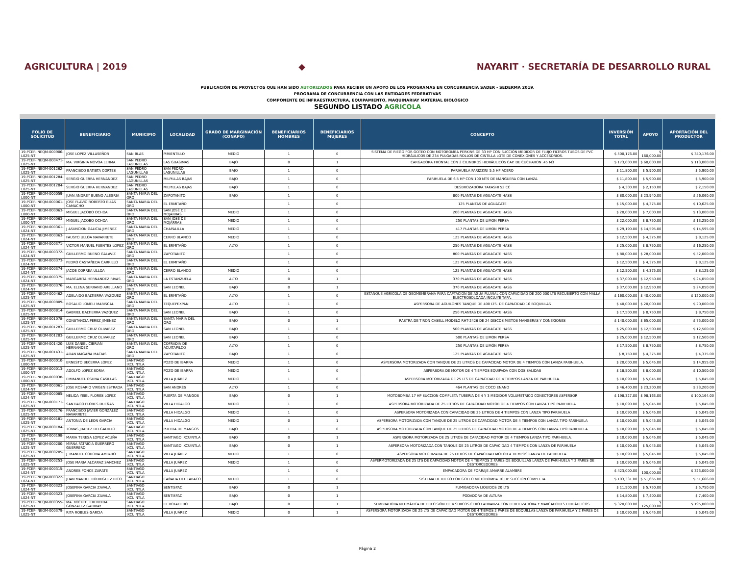AGRICULTURA | 2019 ◆
NAYARIT · SECRETARÍA DE DESARROLLO RURAL
PUBLICACIÓN DE PROYECTOS QUE HAN SIDO AUTORIZADOS PARA RECIBIR UN APOYO DE LOS PROGRAMAS EN CONCURRENCIA SADER - SEDERMA 2019.
PROGRAMA DE CONCURRENCIA CON LAS ENTIDADES FEDERATIVAS
COMPONENTE DE INFRAESTRUCTURA, EQUIPAMIENTO, MAQUINARIAY MATERIAL BIOLÓGICO
SEGUNDO LISTADO AGRICOLA
| FOLIO DE SOLICITUD | BENEFICIARIO | MUNICIPIO | LOCALIDAD | GRADO DE MARGINACIÓN (CONAPO) | BENEFICIARIOS HOMBRES | BENEFICIARIOS MUJERES | CONCEPTO | INVERSIÓN TOTAL | APOYO | APORTACIÓN DEL PRODUCTOR |
| --- | --- | --- | --- | --- | --- | --- | --- | --- | --- | --- |
| 19-PCEF-INEQM-000906-L025-NT | JOSE LOPEZ VILLASEÑOR | SAN BLAS | PIMIENTILLO | MEDIO | 1 | 0 | SISTEMA DE RIEGO POR GOTEO CON MOTOBOMBA PERKINS DE 33 HP CON SUCCIÓN MEDIDOR DE FLUJO FILTROS TUBOS DE PVC HIDRÁULICOS DE 234 PULGADAS ROLLOS DE CINTILLA LOTE DE CONEXIONES Y ACCESORIOS. | $ 500,176.00 | $ 160,000.00 | $ 340,176.00 |
| 19-PCEF-INEQM-000471-L025-NT | MA. VIRGINIA NOVOA LERMA | SAN PEDRO LAGUNILLAS | LAS GUASIMAS | BAJO | 0 | 1 | CARGADORA FRONTAL CON 2 CILINDROS HIDRÁULICOS CAP. DE CUCHARON .45 M3 | $ 173,000.00 | $ 60,000.00 | $ 113,000.00 |
| 19-PCEF-INEQM-001262-L025-NT | FRANCISCO BATISTA CORTES | SAN PEDRO LAGUNILLAS | SAN PEDRO LAGUNILLAS | BAJO | 1 | 0 | PARIHUELA PARIZZINI 5.5 HP ACERO | $ 11,800.00 | $ 5,900.00 | $ 5,900.00 |
| 19-PCEF-INEQM-001284-L025-NT | SERGIO GUERRA HERNANDEZ | SAN PEDRO LAGUNILLAS | MILPILLAS BAJAS | BAJO | 1 | 0 | PARIHUELA DE 6.5 HP CON 100 MTS DE MANGUERA CON LANZA | $ 11,800.00 | $ 5,900.00 | $ 5,900.00 |
| 19-PCEF-INEQM-001284-L025-NT | SERGIO GUERRA HERNANDEZ | SAN PEDRO LAGUNILLAS | MILPILLAS BAJAS | BAJO | 1 | 0 | DESBROZADORA TAKASHI 52 CC | $ 4,300.00 | $ 2,150.00 | $ 2,150.00 |
| 19-PCEF-INEQM-000059-L000-NT | JUAN ANDREY BUENO ALEGRIA | SANTA MARIA DEL ORO | ZAPOTANITO | BAJO | 1 | 0 | 800 PLANTAS DE AGUACATE HASS | $ 80,000.00 | $ 23,940.00 | $ 56,060.00 |
| 19-PCEF-INEQM-000061-L000-NT | JOSE FLAVIO ROBERTO ELIAS CAMACHO | SANTA MARIA DEL ORO | EL ERMITAÑO | | 1 | 0 | 125 PLANTAS DE AGUACATE | $ 15,000.00 | $ 4,375.00 | $ 10,625.00 |
| 19-PCEF-INEQM-000063-L000-NT | MIGUEL JACOBO OCHOA | SANTA MARIA DEL ORO | SAN JOSÉ DE MOJARRAS | MEDIO | 1 | 0 | 200 PLANTAS DE AGUACATE HASS | $ 20,000.00 | $ 7,000.00 | $ 13,000.00 |
| 19-PCEF-INEQM-000063-L000-NT | MIGUEL JACOBO OCHOA | SANTA MARIA DEL ORO | SAN JOSÉ DE MOJARRAS | MEDIO | 1 | 0 | 250 PLANTAS DE LIMON PERSA | $ 22,000.00 | $ 8,750.00 | $ 13,250.00 |
| 19-PCEF-INEQM-000361-L024-NT | J ASUNCION GALICIA JIMENEZ | SANTA MARIA DEL ORO | CHAPALILLA | MEDIO | 1 | 0 | 417 PLANTAS DE LIMON PERSA | $ 29,190.00 | $ 14,595.00 | $ 14,595.00 |
| 19-PCEF-INEQM-000363-L024-NT | FAUSTO ULLOA NAVARRETE | SANTA MARIA DEL ORO | CERRO BLANCO | MEDIO | 1 | 0 | 125 PLANTAS DE AGUACATE HASS | $ 12,500.00 | $ 4,375.00 | $ 8,125.00 |
| 19-PCEF-INEQM-000371-L024-NT | VICTOR MANUEL FUENTES LOPEZ | SANTA MARIA DEL ORO | EL ERMITAÑO | ALTO | 1 | 0 | 250 PLANTAS DE AGUACATE HASS | $ 25,000.00 | $ 8,750.00 | $ 16,250.00 |
| 19-PCEF-INEQM-000372-L024-NT | GUILLERMO BUENO GALAVIZ | SANTA MARIA DEL ORO | ZAPOTANITO | | 1 | 0 | 800 PLANTAS DE AGUACATE HASS | $ 80,000.00 | $ 28,000.00 | $ 52,000.00 |
| 19-PCEF-INEQM-000373-L024-NT | PEDRO CASTAÑEDA CARRILLO | SANTA MARIA DEL ORO | EL ERMITAÑO | | 1 | 0 | 125 PLANTAS DE AGUACATE HASS | $ 12,500.00 | $ 4,375.00 | $ 8,125.00 |
| 19-PCEF-INEQM-000374-L024-NT | JACOB CORREA ULLOA | SANTA MARIA DEL ORO | CERRO BLANCO | MEDIO | 1 | 0 | 125 PLANTAS DE AGUACATE HASS | $ 12,500.00 | $ 4,375.00 | $ 8,125.00 |
| 19-PCEF-INEQM-000375-L024-NT | MARGARITA HERNANDEZ RIVAS | SANTA MARIA DEL ORO | LA ESTANZUELA | ALTO | 0 | 1 | 370 PLANTAS DE AGUACATE HASS | $ 37,000.00 | $ 12,950.00 | $ 24,050.00 |
| 19-PCEF-INEQM-000376-L024-NT | MA. ELENA SERRANO ARELLANO | SANTA MARIA DEL ORO | SAN LEONEL | BAJO | 0 | 1 | 370 PLANTAS DE AGUACATE HASS | $ 37,000.00 | $ 12,950.00 | $ 24,050.00 |
| 19-PCEF-INEQM-000462-L025-NT | ADELAIDO BALTIERRA VAZQUEZ | SANTA MARIA DEL ORO | EL ERMITAÑO | ALTO | 1 | 0 | ESTANQUE AGRICOLA DE GEOMEMBRANA PARA CAPTACION DE AGUA PLUVIAL CON CAPACIDAD DE 200 000 LTS RECUBIERTO CON MALLA ELECTROSOLDADA INCLUYE TAPA. | $ 160,000.00 | $ 40,000.00 | $ 120,000.00 |
| 19-PCEF-INEQM-000809-L025-NT | ROSALIO LOMELI MARISCAL | SANTA MARIA DEL ORO | TEQUEPEXPAN | ALTO | 1 | 0 | ASPERSORA DE AGUILONES TANQUE DE 400 LTS. DE CAPACIDAD 16 BOQUILLAS | $ 40,000.00 | $ 20,000.00 | $ 20,000.00 |
| 19-PCEF-INEQM-000814-L025-NT | GABRIEL BALTIERRA VAZQUEZ | SANTA MARIA DEL ORO | SAN LEONEL | BAJO | 1 | 0 | 250 PLANTAS DE AGUACATE HASS | $ 17,500.00 | $ 8,750.00 | $ 8,750.00 |
| 19-PCEF-INEQM-001078-L025-NT | CONSTANCIA PEREZ JIMENEZ | SANTA MARIA DEL ORO | SANTA MARÍA DEL ORO | BAJO | 0 | 1 | RASTRA DE TIRON CASELL MODELO RHT-2426 DE 24 DISCOS MIXTOS MANGERAS Y CONEXIONES | $ 140,000.00 | $ 65,000.00 | $ 75,000.00 |
| 19-PCEF-INEQM-001283-L025-NT | GUILLERMO CRUZ OLIVAREZ | SANTA MARIA DEL ORO | SAN LEONEL | BAJO | 1 | 0 | 500 PLANTAS DE AGUACATE HASS | $ 25,000.00 | $ 12,500.00 | $ 12,500.00 |
| 19-PCEF-INEQM-001283-L025-NT | GUILLERMO CRUZ OLIVAREZ | SANTA MARIA DEL ORO | SAN LEONEL | BAJO | 1 | 0 | 500 PLANTAS DE LIMON PERSA | $ 25,000.00 | $ 12,500.00 | $ 12,500.00 |
| 19-PCEF-INEQM-001420-L025-NT | LUIS DANIEL CIBRIAN HERNANDEZ | SANTA MARIA DEL ORO | COFRADÍA DE ACUITAPILCO | ALTO | 1 | 0 | 250 PLANTAS DE LIMÓN PERSA | $ 17,500.00 | $ 8,750.00 | $ 8,750.00 |
| 19-PCEF-INEQM-001431-L025-NT | ADAN MAGAÑA MACIAS | SANTA MARIA DEL ORO | ZAPOTANITO | BAJO | 1 | 0 | 125 PLANTAS DE AGUACATE HASS | $ 8,750.00 | $ 4,375.00 | $ 4,375.00 |
| 19-PCEF-INEQM-000010-L000-NT | ERNESTO BECERRA LOPEZ | SANTIAGO IXCUINTLA | POZO DE IBARRA | MEDIO | 1 | 0 | ASPERSORA MOTORIZADA CON TANQUE DE 25 LITROS DE CAPACIDAD MOTOR DE 4 TIEMPOS CON LANZA PARIHUELA. | $ 20,000.00 | $ 5,045.00 | $ 14,955.00 |
| 19-PCEF-INEQM-000013-L000-NT | ADOLFO LOPEZ SORIA | SANTIAGO IXCUINTLA | POZO DE IBARRA | MEDIO | 1 | 0 | ASPERSORA DE MOTOR DE 4 TIEMPOS EQUIPADA CON DOS SALIDAS | $ 18,500.00 | $ 8,000.00 | $ 10,500.00 |
| 19-PCEF-INEQM-000038-L000-NT | EMMANUEL OSUNA CASILLAS | SANTIAGO IXCUINTLA | VILLA JUÁREZ | MEDIO | 1 | 0 | ASPERSORA MOTORIZADA DE 25 LTS DE CAPACIDAD DE 4 TIEMPOS LANZA DE PARIHUELA. | $ 10,090.00 | $ 5,045.00 | $ 5,045.00 |
| 19-PCEF-INEQM-000061-L024-NT | JOSE ROSARIO VIRGEN ESTRADA | SANTIAGO IXCUINTLA | SAN ANDRÉS | ALTO | 1 | 0 | 464 PLANTAS DE COCO ENANO | $ 46,400.00 | $ 23,200.00 | $ 23,200.00 |
| 19-PCEF-INEQM-000085-L024-NT | NELIDA YISEL FLORES LOPEZ | SANTIAGO IXCUINTLA | PUERTA DE MANGOS | BAJO | 0 | 1 | MOTOBOMBA 17 HP SUCCION COMPLETA TUBERIA DE 4 Y 3 MEDIDOR VOLUMETRICO CONECTORES ASPERSOR | $ 198,327.00 | $ 98,163.00 | $ 100,164.00 |
| 19-PCEF-INEQM-000171-L025-NT | SANTIAGO FLORES DUEÑAS | SANTIAGO IXCUINTLA | VILLA HIDALGO | MEDIO | 1 | 0 | ASPERSORA MOTORIZADA DE 25 LITROS DE CAPACIDAD MOTOR DE 4 TIEMPOS CON LANZA TIPO PARIHUELA | $ 10,090.00 | $ 5,045.00 | $ 5,045.00 |
| 19-PCEF-INEQM-000176-L025-NT | FRANCISCO JAVIER GONZALEZ NAVARRETE | SANTIAGO IXCUINTLA | VILLA HIDALGO | MEDIO | 1 | 0 | ASPERSORA MOTORIZADA CON CAPACIDAD DE 25 LITROS DE 4 TIEMPOS CON LANZA TIPO PARIHUELA | $ 10,090.00 | $ 5,045.00 | $ 5,045.00 |
| 19-PCEF-INEQM-000181-L025-NT | ANTONIA DE LEON GARCIA | SANTIAGO IXCUINTLA | VILLA HIDALGO | MEDIO | 0 | 1 | ASPERSORA MOTORIZADA CON TANQUE DE 25 LITROS DE CAPACIDAD MOTOR DE 4 TIEMPOS CON LANZA TIPO PARIHUELA | $ 10,090.00 | $ 5,045.00 | $ 5,045.00 |
| 19-PCEF-INEQM-000184-L025-NT | TOMAS JUAREZ DELGADILLO | SANTIAGO IXCUINTLA | PUERTA DE MANGOS | BAJO | 1 | 0 | ASPERSORA MOTORIZADA CON TANQUE DE 25 LITROS DE CAPACIDAD MOTOR DE 4 TIEMPOS CON LANZA TIPO PARIHUELA | $ 10,090.00 | $ 5,045.00 | $ 5,045.00 |
| 19-PCEF-INEQM-000198-L025-NT | MARIA TERESA LOPEZ ACUÑA | SANTIAGO IXCUINTLA | SANTIAGO IXCUINTLA | BAJO | 0 | 1 | ASPERSORA MOTORIZADA DE 25 LITROS DE CAPACIDAD MOTOR DE 4 TIEMPOS LANZA TIPO PARIHUELA. | $ 10,090.00 | $ 5,045.00 | $ 5,045.00 |
| 19-PCEF-INEQM-000200-L025-NT | MIRNA PATRICIA GUERRERO GUERRERO | SANTIAGO IXCUINTLA | SANTIAGO IXCUINTLA | BAJO | 0 | 1 | ASPERSORA MOTORIZADA CON TANQUE DE 25 LITROS DE CAPACIDAD 4 TIEMPOS CON LANZA DE PARIHUELA | $ 10,090.00 | $ 5,045.00 | $ 5,045.00 |
| 19-PCEF-INEQM-000205-L025-NT | J. MANUEL CORONA AMPARO | SANTIAGO IXCUINTLA | VILLA JUÁREZ | MEDIO | 1 | 0 | ASPERSORA MOTORIZADA DE 25 LITROS DE CAPACIDAD MOTOR 4 TIEMPOS LANZA DE PARIHUELA. | $ 10,090.00 | $ 5,045.00 | $ 5,045.00 |
| 19-PCEF-INEQM-000253-L025-NT | JOSE MARIA ALCARAZ SANCHEZ | SANTIAGO IXCUINTLA | VILLA JUÁREZ | MEDIO | 1 | 0 | ASPERMOTORIZADA DE 25 LTS DE CAPACIDAD MOTOR DE 4 TIEMPOS 2 PARES DE BOQUILLAS LANZA DE PARIHUELA Y 2 PARES DE DESTORCEDORES | $ 10,090.00 | $ 5,045.00 | $ 5,045.00 |
| 19-PCEF-INEQM-000315-L024-NT | ANDRES PONCE ZARATE | SANTIAGO IXCUINTLA | VILLA JUÁREZ | | 1 | 0 | EMPACADORA DE FORRAJE AMARRE ALAMBRE | $ 423,000.00 | $ 100,000.00 | $ 323,000.00 |
| 19-PCEF-INEQM-000322-L024-NT | JUAN MANUEL RODRIGUEZ RICO | SANTIAGO IXCUINTLA | CAÑADA DEL TABACO | MEDIO | 1 | 0 | SISTEMA DE RIEGO POR GOTEO MOTOBOMBA 10 HP SUCCIÓN COMPLETA | $ 103,331.00 | $ 51,665.00 | $ 51,666.00 |
| 19-PCEF-INEQM-000323-L024-NT | JOSEFINA GARCIA ZAVALA | SANTIAGO IXCUINTLA | SENTISPAC | BAJO | 0 | 1 | FUMIGADORA LIQUIDOS 20 LTS | $ 11,500.00 | $ 5,750.00 | $ 5,750.00 |
| 19-PCEF-INEQM-000323-L024-NT | JOSEFINA GARCIA ZAVALA | SANTIAGO IXCUINTLA | SENTISPAC | BAJO | 0 | 1 | PODADORA DE ALTURA | $ 14,800.00 | $ 7,400.00 | $ 7,400.00 |
| 19-PCEF-INEQM-000355-L025-NT | MA. XOCHITL ERENDIDA GONZALEZ GARIBAY | SANTIAGO IXCUINTLA | EL BOTADERO | BAJO | 0 | 1 | SEMBRADORA NEUMÁTICA DE PRECISIÓN DE 4 SURCOS CERO LABRANZA CON FERTILIZADORA Y MARCADORES HIDRÁULICOS. | $ 320,000.00 | $ 125,000.00 | $ 195,000.00 |
| 19-PCEF-INEQM-000379-L025-NT | RITA ROBLES GARCIA | SANTIAGO IXCUINTLA | VILLA JUÁREZ | MEDIO | 0 | 1 | ASPERSORA MOTORIZADA DE 25 LTS DE CAPACIDAD MOTOR DE 4 TIEMOS 2 PARES DE BOQUILLAS LANZA DE PARIHUELA Y 2 PARES DE DESTORCEDORES | $ 10,090.00 | $ 5,045.00 | $ 5,045.00 |
Página 2